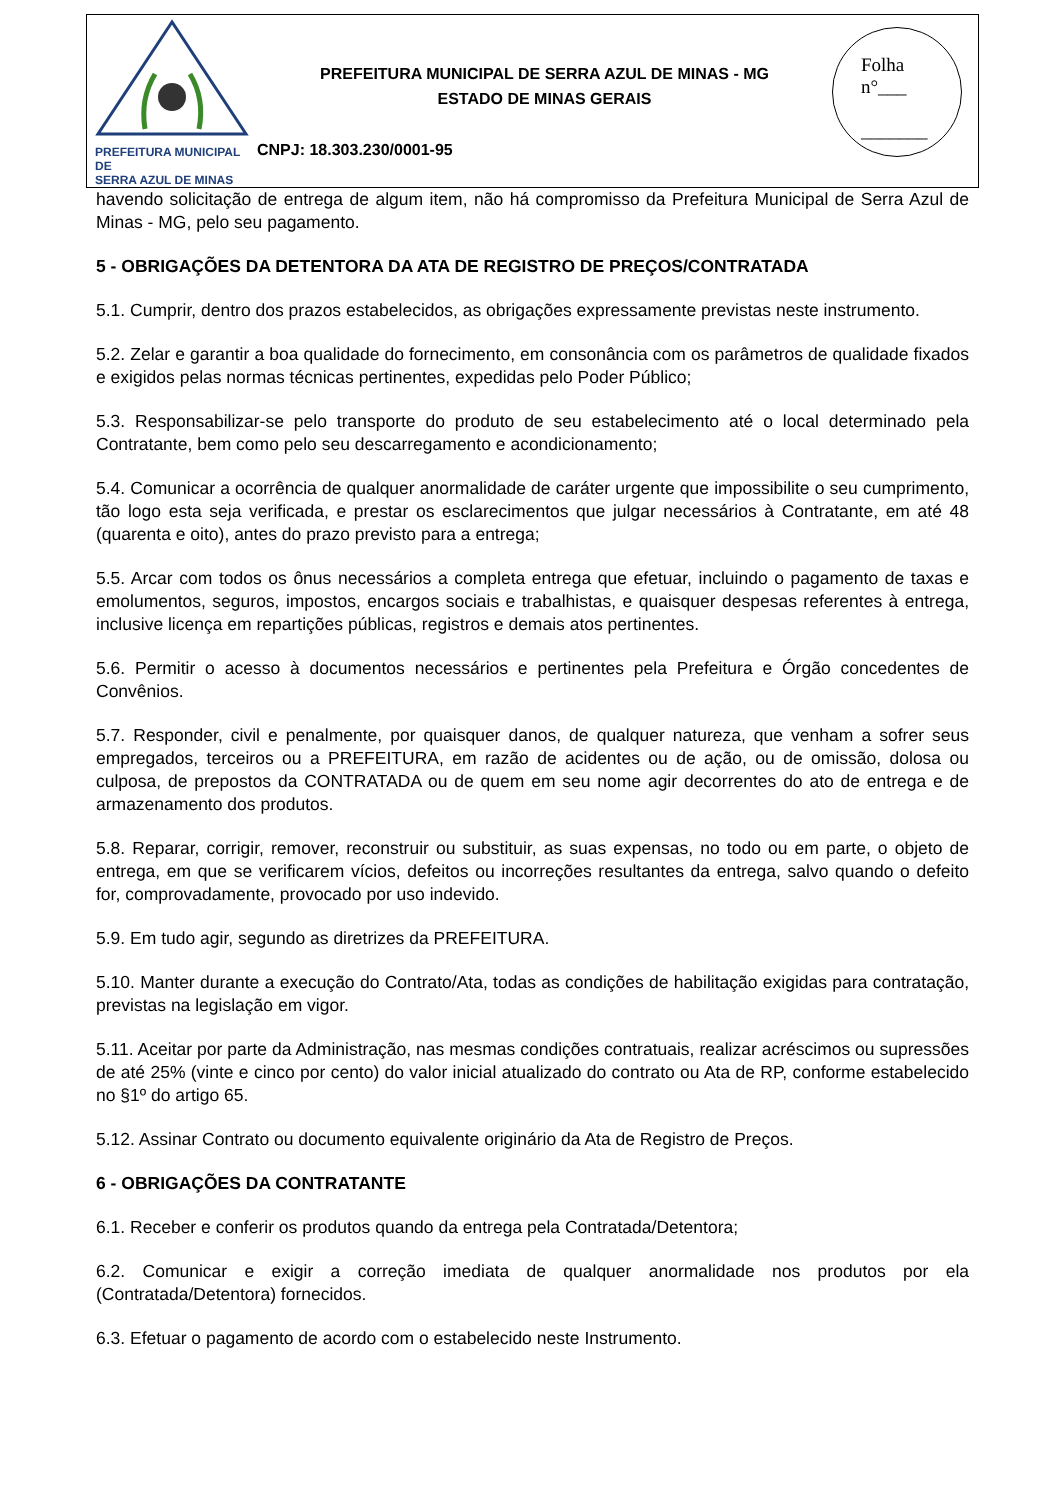PREFEITURA MUNICIPAL DE
SERRA AZUL DE MINAS
PREFEITURA MUNICIPAL DE SERRA AZUL DE MINAS - MG
ESTADO DE MINAS GERAIS
CNPJ: 18.303.230/0001-95
Folha
n°___
_______
havendo solicitação de entrega de algum item, não há compromisso da Prefeitura Municipal de Serra Azul de Minas - MG, pelo seu pagamento.
5 - OBRIGAÇÕES DA DETENTORA DA ATA DE REGISTRO DE PREÇOS/CONTRATADA
5.1. Cumprir, dentro dos prazos estabelecidos, as obrigações expressamente previstas neste instrumento.
5.2. Zelar e garantir a boa qualidade do fornecimento, em consonância com os parâmetros de qualidade fixados e exigidos pelas normas técnicas pertinentes, expedidas pelo Poder Público;
5.3. Responsabilizar-se pelo transporte do produto de seu estabelecimento até o local determinado pela Contratante, bem como pelo seu descarregamento e acondicionamento;
5.4. Comunicar a ocorrência de qualquer anormalidade de caráter urgente que impossibilite o seu cumprimento, tão logo esta seja verificada, e prestar os esclarecimentos que julgar necessários à Contratante, em até 48 (quarenta e oito), antes do prazo previsto para a entrega;
5.5. Arcar com todos os ônus necessários a completa entrega que efetuar, incluindo o pagamento de taxas e emolumentos, seguros, impostos, encargos sociais e trabalhistas, e quaisquer despesas referentes à entrega, inclusive licença em repartições públicas, registros e demais atos pertinentes.
5.6. Permitir o acesso à documentos necessários e pertinentes pela Prefeitura e Órgão concedentes de Convênios.
5.7. Responder, civil e penalmente, por quaisquer danos, de qualquer natureza, que venham a sofrer seus empregados, terceiros ou a PREFEITURA, em razão de acidentes ou de ação, ou de omissão, dolosa ou culposa, de prepostos da CONTRATADA ou de quem em seu nome agir decorrentes do ato de entrega e de armazenamento dos produtos.
5.8. Reparar, corrigir, remover, reconstruir ou substituir, as suas expensas, no todo ou em parte, o objeto de entrega, em que se verificarem vícios, defeitos ou incorreções resultantes da entrega, salvo quando o defeito for, comprovadamente, provocado por uso indevido.
5.9. Em tudo agir, segundo as diretrizes da PREFEITURA.
5.10. Manter durante a execução do Contrato/Ata, todas as condições de habilitação exigidas para contratação, previstas na legislação em vigor.
5.11. Aceitar por parte da Administração, nas mesmas condições contratuais, realizar acréscimos ou supressões de até 25% (vinte e cinco por cento) do valor inicial atualizado do contrato ou Ata de RP, conforme estabelecido no §1º do artigo 65.
5.12. Assinar Contrato ou documento equivalente originário da Ata de Registro de Preços.
6 - OBRIGAÇÕES DA CONTRATANTE
6.1. Receber e conferir os produtos quando da entrega pela Contratada/Detentora;
6.2. Comunicar e exigir a correção imediata de qualquer anormalidade nos produtos por ela (Contratada/Detentora) fornecidos.
6.3. Efetuar o pagamento de acordo com o estabelecido neste Instrumento.